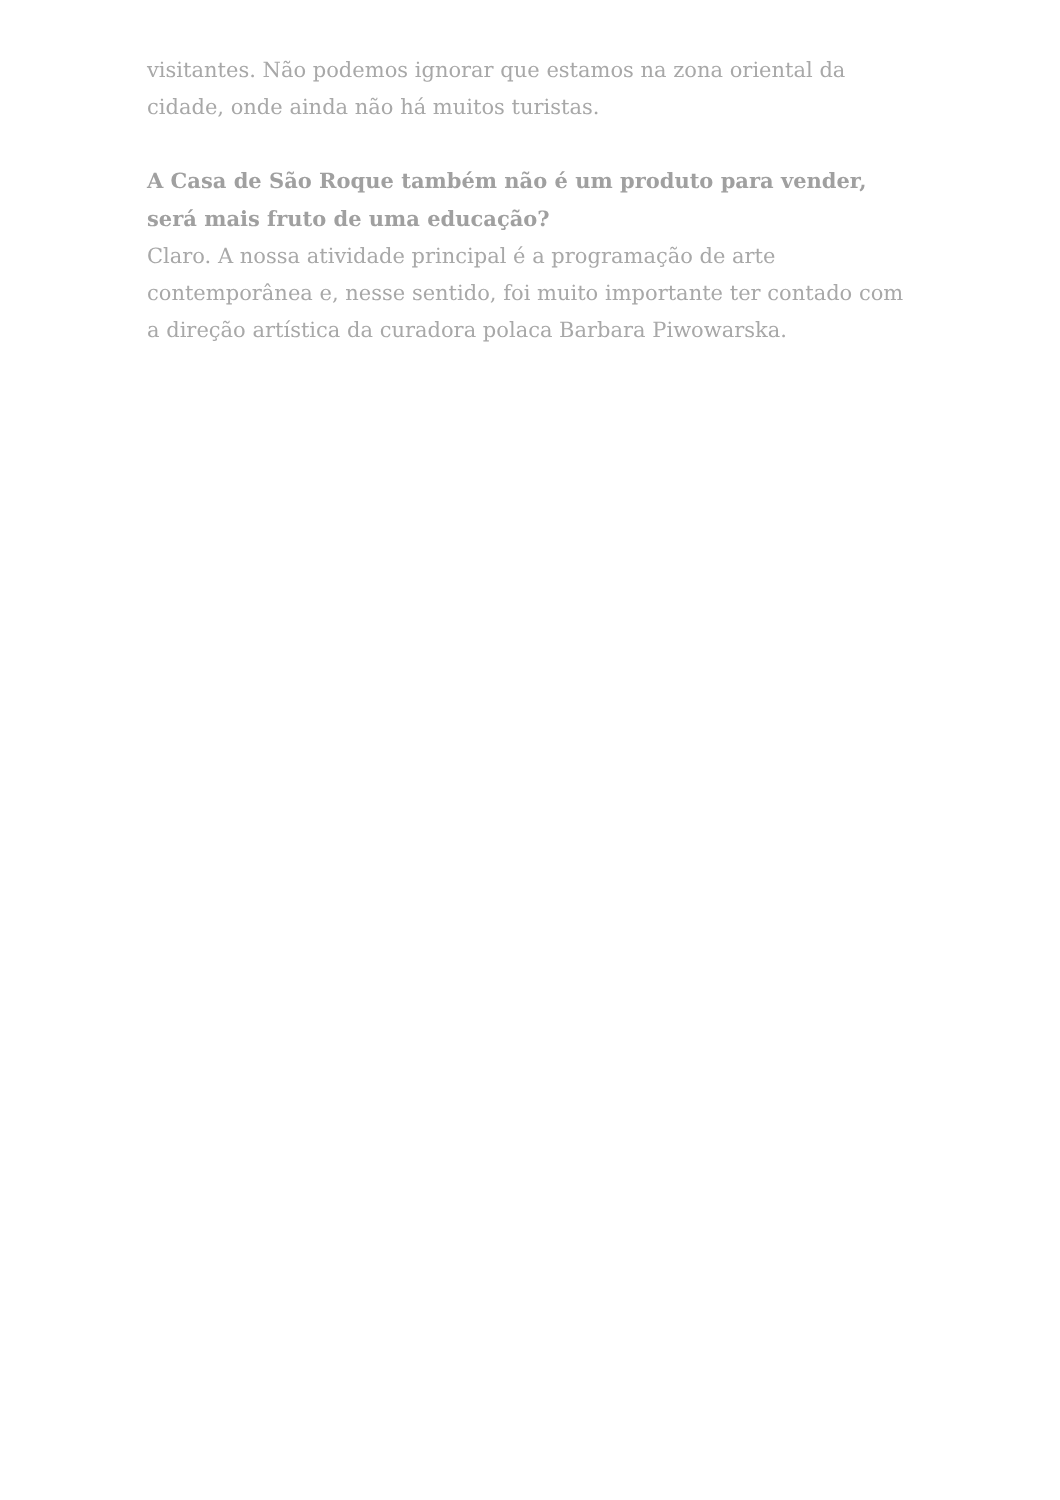visitantes. Não podemos ignorar que estamos na zona oriental da cidade, onde ainda não há muitos turistas.
A Casa de São Roque também não é um produto para vender, será mais fruto de uma educação?
Claro. A nossa atividade principal é a programação de arte contemporânea e, nesse sentido, foi muito importante ter contado com a direção artística da curadora polaca Barbara Piwowarska.